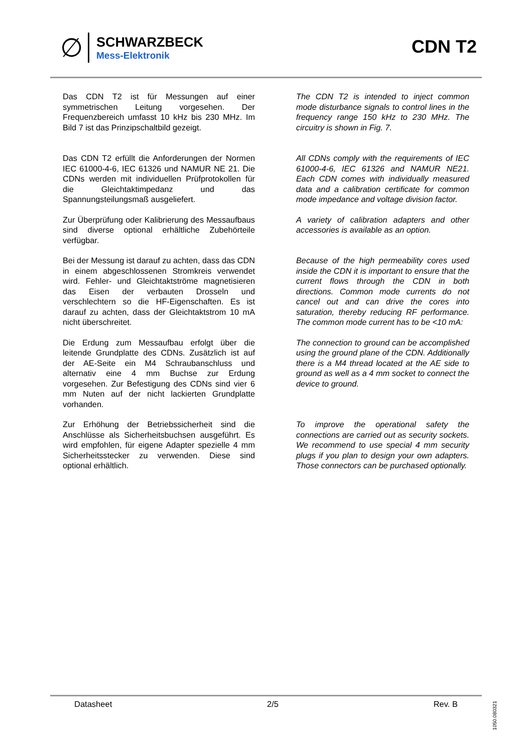∅
SCHWARZBECK
Mess-Elektronik
CDN T2
Das CDN T2 ist für Messungen auf einer symmetrischen Leitung vorgesehen. Der Frequenzbereich umfasst 10 kHz bis 230 MHz. Im Bild 7 ist das Prinzipschaltbild gezeigt.
The CDN T2 is intended to inject common mode disturbance signals to control lines in the frequency range 150 kHz to 230 MHz. The circuitry is shown in Fig. 7.
Das CDN T2 erfüllt die Anforderungen der Normen IEC 61000-4-6, IEC 61326 und NAMUR NE 21. Die CDNs werden mit individuellen Prüfprotokollen für die Gleichtaktimpedanz und das Spannungsteilungsmaß ausgeliefert.
All CDNs comply with the requirements of IEC 61000-4-6, IEC 61326 and NAMUR NE21. Each CDN comes with individually measured data and a calibration certificate for common mode impedance and voltage division factor.
Zur Überprüfung oder Kalibrierung des Messaufbaus sind diverse optional erhältliche Zubehörteile verfügbar.
A variety of calibration adapters and other accessories is available as an option.
Bei der Messung ist darauf zu achten, dass das CDN in einem abgeschlossenen Stromkreis verwendet wird. Fehler- und Gleichtaktströme magnetisieren das Eisen der verbauten Drosseln und verschlechtern so die HF-Eigenschaften. Es ist darauf zu achten, dass der Gleichtaktstrom 10 mA nicht überschreitet.
Because of the high permeability cores used inside the CDN it is important to ensure that the current flows through the CDN in both directions. Common mode currents do not cancel out and can drive the cores into saturation, thereby reducing RF performance. The common mode current has to be <10 mA:
Die Erdung zum Messaufbau erfolgt über die leitende Grundplatte des CDNs. Zusätzlich ist auf der AE-Seite ein M4 Schraubanschluss und alternativ eine 4 mm Buchse zur Erdung vorgesehen. Zur Befestigung des CDNs sind vier 6 mm Nuten auf der nicht lackierten Grundplatte vorhanden.
The connection to ground can be accomplished using the ground plane of the CDN. Additionally there is a M4 thread located at the AE side to ground as well as a 4 mm socket to connect the device to ground.
Zur Erhöhung der Betriebssicherheit sind die Anschlüsse als Sicherheitsbuchsen ausgeführt. Es wird empfohlen, für eigene Adapter spezielle 4 mm Sicherheitsstecker zu verwenden. Diese sind optional erhältlich.
To improve the operational safety the connections are carried out as security sockets. We recommend to use special 4 mm security plugs if you plan to design your own adapters. Those connectors can be purchased optionally.
Datasheet 2/5 Rev. B
1050.080321